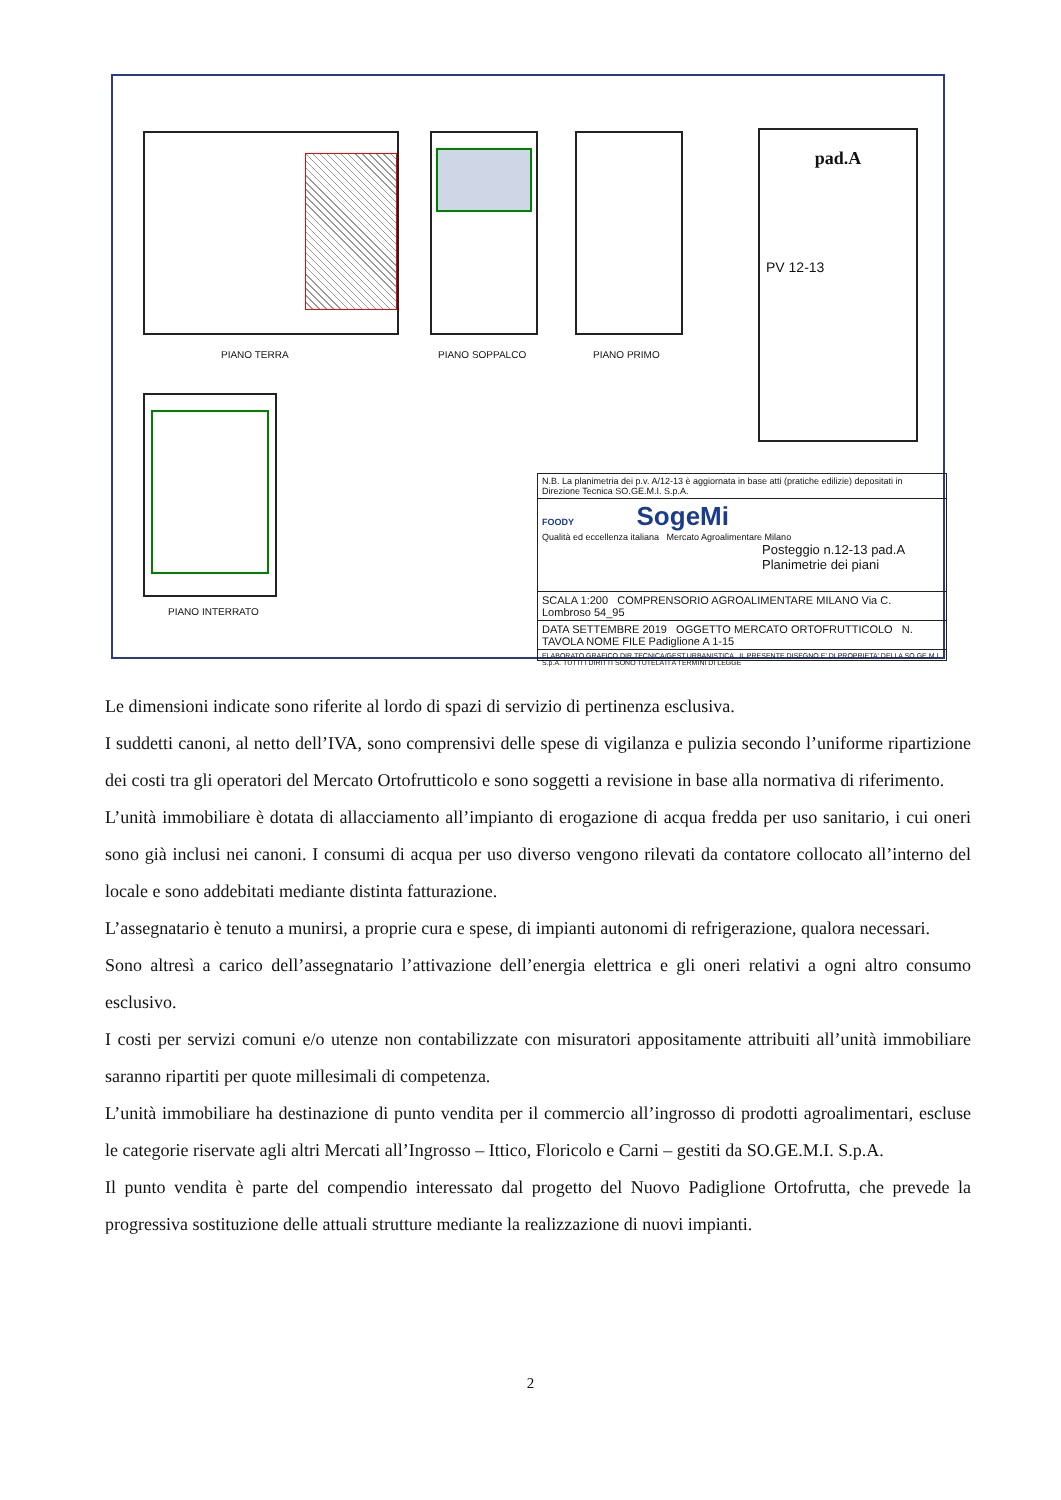PIANO TERRA PIANO SOPPALCO PIANO PRIMO
PIANO INTERRATO
pad.A
PV 12-13
N.B. La planimetria dei p.v. A/12-13 è aggiornata in base atti (pratiche edilizie) depositati in Direzione Tecnica SO.GE.M.I. S.p.A.
FOODY SogeMi
Qualità ed eccellenza italiana Mercato Agroalimentare Milano
Posteggio n.12-13 pad.A
Planimetrie dei piani
SCALA 1:200 COMPRENSORIO AGROALIMENTARE MILANO Via C. Lombroso 54_95
DATA SETTEMBRE 2019 OGGETTO MERCATO ORTOFRUTTICOLO N. TAVOLA NOME FILE Padiglione A 1-15
ELABORATO GRAFICO DIR.TECNICA/GEST.URBANISTICA IL PRESENTE DISEGNO E' DI PROPRIETA' DELLA SO.GE.M.I. S.p.A. TUTTI I DIRITTI SONO TUTELATI A TERMINI DI LEGGE
Le dimensioni indicate sono riferite al lordo di spazi di servizio di pertinenza esclusiva.
I suddetti canoni, al netto dell’IVA, sono comprensivi delle spese di vigilanza e pulizia secondo l’uniforme ripartizione dei costi tra gli operatori del Mercato Ortofrutticolo e sono soggetti a revisione in base alla normativa di riferimento.
L’unità immobiliare è dotata di allacciamento all’impianto di erogazione di acqua fredda per uso sanitario, i cui oneri sono già inclusi nei canoni. I consumi di acqua per uso diverso vengono rilevati da contatore collocato all’interno del locale e sono addebitati mediante distinta fatturazione.
L’assegnatario è tenuto a munirsi, a proprie cura e spese, di impianti autonomi di refrigerazione, qualora necessari.
Sono altresì a carico dell’assegnatario l’attivazione dell’energia elettrica e gli oneri relativi a ogni altro consumo esclusivo.
I costi per servizi comuni e/o utenze non contabilizzate con misuratori appositamente attribuiti all’unità immobiliare saranno ripartiti per quote millesimali di competenza.
L’unità immobiliare ha destinazione di punto vendita per il commercio all’ingrosso di prodotti agroalimentari, escluse le categorie riservate agli altri Mercati all’Ingrosso – Ittico, Floricolo e Carni – gestiti da SO.GE.M.I. S.p.A.
Il punto vendita è parte del compendio interessato dal progetto del Nuovo Padiglione Ortofrutta, che prevede la progressiva sostituzione delle attuali strutture mediante la realizzazione di nuovi impianti.
2